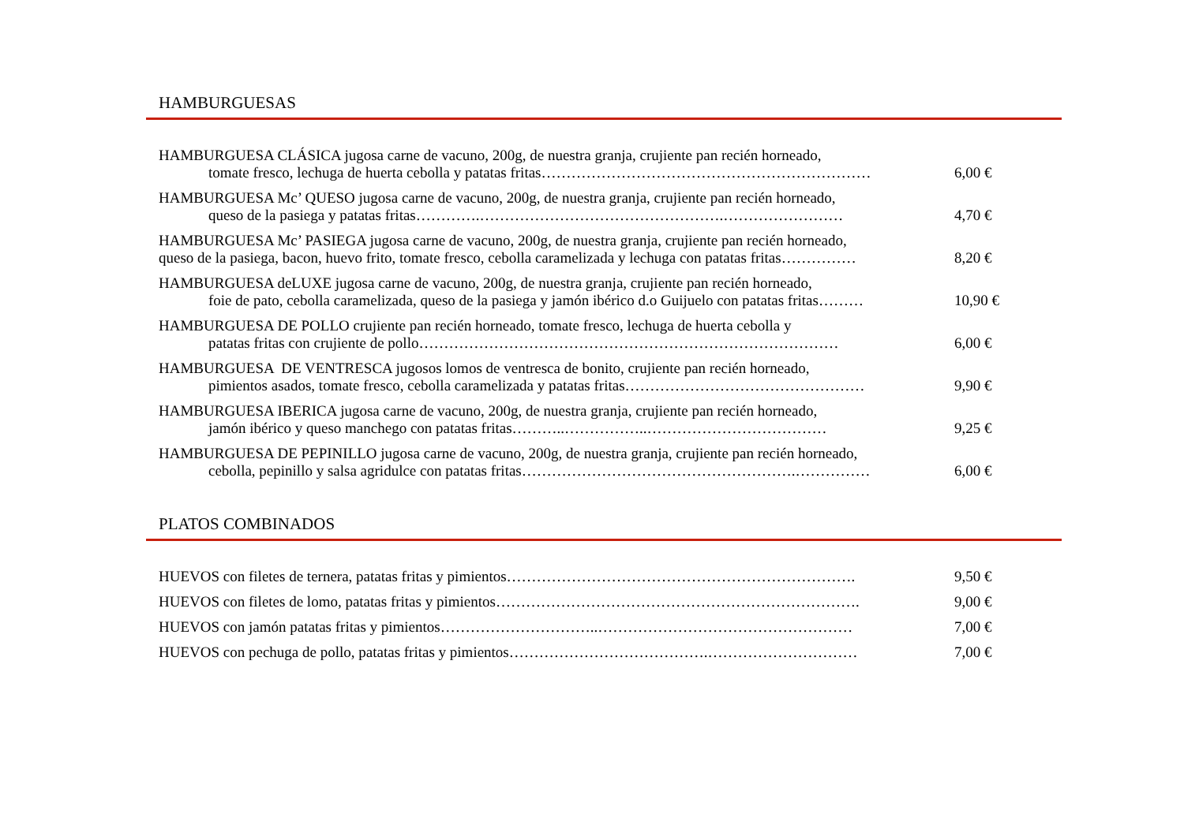HAMBURGUESAS
HAMBURGUESA CLÁSICA jugosa carne de vacuno, 200g, de nuestra granja, crujiente pan recién horneado,
tomate fresco, lechuga de huerta cebolla y patatas fritas…………………………………………………………
6,00 €
HAMBURGUESA Mc’ QUESO jugosa carne de vacuno, 200g, de nuestra granja, crujiente pan recién horneado,
queso de la pasiega y patatas fritas………….………………………………………….……………………
4,70 €
HAMBURGUESA Mc’ PASIEGA jugosa carne de vacuno, 200g, de nuestra granja, crujiente pan recién horneado,
queso de la pasiega, bacon, huevo frito, tomate fresco, cebolla caramelizada y lechuga con patatas fritas……………
8,20 €
HAMBURGUESA deLUXE jugosa carne de vacuno, 200g, de nuestra granja, crujiente pan recién horneado,
foie de pato, cebolla caramelizada, queso de la pasiega y jamón ibérico d.o Guijuelo con patatas fritas………
10,90 €
HAMBURGUESA DE POLLO crujiente pan recién horneado, tomate fresco, lechuga de huerta cebolla y
patatas fritas con crujiente de pollo…………………………………………………………………………
6,00 €
HAMBURGUESA DE VENTRESCA jugosos lomos de ventresca de bonito, crujiente pan recién horneado,
pimientos asados, tomate fresco, cebolla caramelizada y patatas fritas…………………………………………
9,90 €
HAMBURGUESA IBERICA jugosa carne de vacuno, 200g, de nuestra granja, crujiente pan recién horneado,
jamón ibérico y queso manchego con patatas fritas………..……………..………………………………
9,25 €
HAMBURGUESA DE PEPINILLO jugosa carne de vacuno, 200g, de nuestra granja, crujiente pan recién horneado,
cebolla, pepinillo y salsa agridulce con patatas fritas……………………………………………….……………
6,00 €
PLATOS COMBINADOS
HUEVOS con filetes de ternera, patatas fritas y pimientos……………………………………………………………. 9,50 €
HUEVOS con filetes de lomo, patatas fritas y pimientos………………………………………………………………. 9,00 €
HUEVOS con jamón patatas fritas y pimientos…………………………..…………………………………………… 7,00 €
HUEVOS con pechuga de pollo, patatas fritas y pimientos………………………………….………………………… 7,00 €